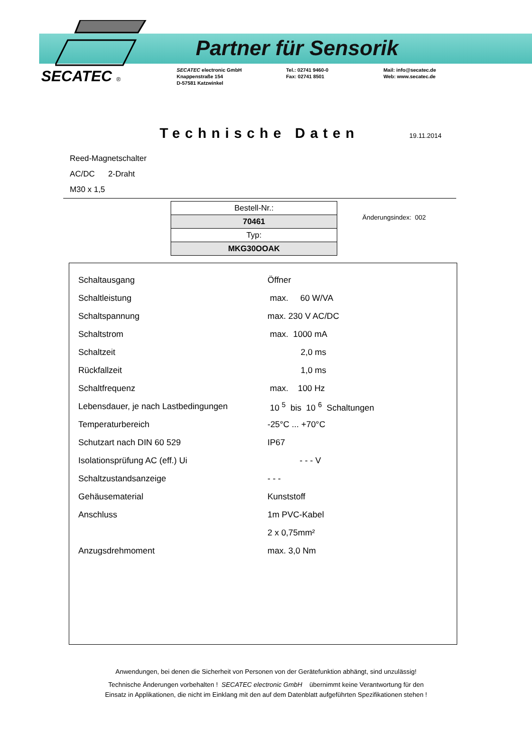Partner für Sensorik
SECATEC ®
SECATEC electronic GmbH
Knappenstraße 154
D-57581 Katzwinkel
Tel.: 02741 9460-0
Fax: 02741 8501
Mail: info@secatec.de
Web: www.secatec.de
Technische Daten
19.11.2014
Reed-Magnetschalter
AC/DC 2-Draht
M30 x 1,5
| Bestell-Nr.: |
| 70461 |
| Typ: |
| MKG30OOAK |
Änderungsindex: 002
| Schaltausgang | Öffner |
| Schaltleistung | max. 60 W/VA |
| Schaltspannung | max. 230 V AC/DC |
| Schaltstrom | max. 1000 mA |
| Schaltzeit | 2,0 ms |
| Rückfallzeit | 1,0 ms |
| Schaltfrequenz | max. 100 Hz |
| Lebensdauer, je nach Lastbedingungen | 10 <sup>5</sup> bis 10 <sup>6</sup> Schaltungen |
| Temperaturbereich | -25°C ... +70°C |
| Schutzart nach DIN 60 529 | IP67 |
| Isolationsprüfung AC (eff.) Ui | - - - V |
| Schaltzustandsanzeige | - - - |
| Gehäusematerial | Kunststoff |
| Anschluss | 1m PVC-Kabel |
| | 2 x 0,75mm² |
| Anzugsdrehmoment | max. 3,0 Nm |
Anwendungen, bei denen die Sicherheit von Personen von der Gerätefunktion abhängt, sind unzulässig!
Technische Änderungen vorbehalten ! SECATEC electronic GmbH übernimmt keine Verantwortung für den
Einsatz in Applikationen, die nicht im Einklang mit den auf dem Datenblatt aufgeführten Spezifikationen stehen !